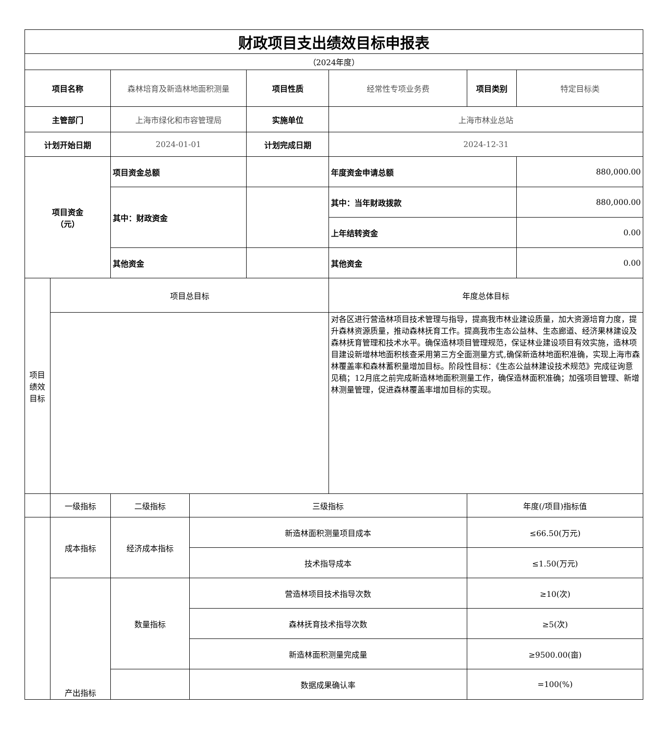| 财政项目支出绩效目标申报表 | | | | | | | |
| （2024年度） | | | | | | | |
| 项目名称 | | 森林培育及新造林地面积测量 | | 项目性质 | 经常性专项业务费 | 项目类别 | 特定目标类 |
| 主管部门 | | 上海市绿化和市容管理局 | | 实施单位 | 上海市林业总站 | | |
| 计划开始日期 | | 2024-01-01 | | 计划完成日期 | 2024-12-31 | | |
| 项目资金 （元） | | 项目资金总额 | | | 年度资金申请总额 | | 880,000.00 |
| | | 其中：财政资金 | | | 其中：当年财政拨款 | | 880,000.00 |
| | | | | | 上年结转资金 | | 0.00 |
| | | 其他资金 | | | 其他资金 | | 0.00 |
| 项目 绩效 目标 | 项目总目标 | | | | 年度总体目标 | | |
| | | | | | 对各区进行营造林项目技术管理与指导，提高我市林业建设质量，加大资源培育力度，提升森林资源质量，推动森林抚育工作。提高我市生态公益林、生态廊道、经济果林建设及森林抚育管理和技术水平。确保造林项目管理规范，保证林业建设项目有效实施，造林项目建设新增林地面积核查采用第三方全面测量方式,确保新造林地面积准确，实现上海市森林覆盖率和森林蓄积量增加目标。阶段性目标：《生态公益林建设技术规范》完成征询意见稿；12月底之前完成新造林地面积测量工作，确保造林面积准确；加强项目管理、新增林测量管理，促进森林覆盖率增加目标的实现。 | | |
| | 一级指标 | 二级指标 | 三级指标 | | | 年度(/项目)指标值 | |
| | 成本指标 | 经济成本指标 | 新造林面积测量项目成本 | | | ≤66.50(万元) | |
| | | | 技术指导成本 | | | ≤1.50(万元) | |
| | 产出指标 | 数量指标 | 营造林项目技术指导次数 | | | ≥10(次) | |
| | | | 森林抚育技术指导次数 | | | ≥5(次) | |
| | | | 新造林面积测量完成量 | | | ≥9500.00(亩) | |
| | | | 数据成果确认率 | | | =100(%) | |